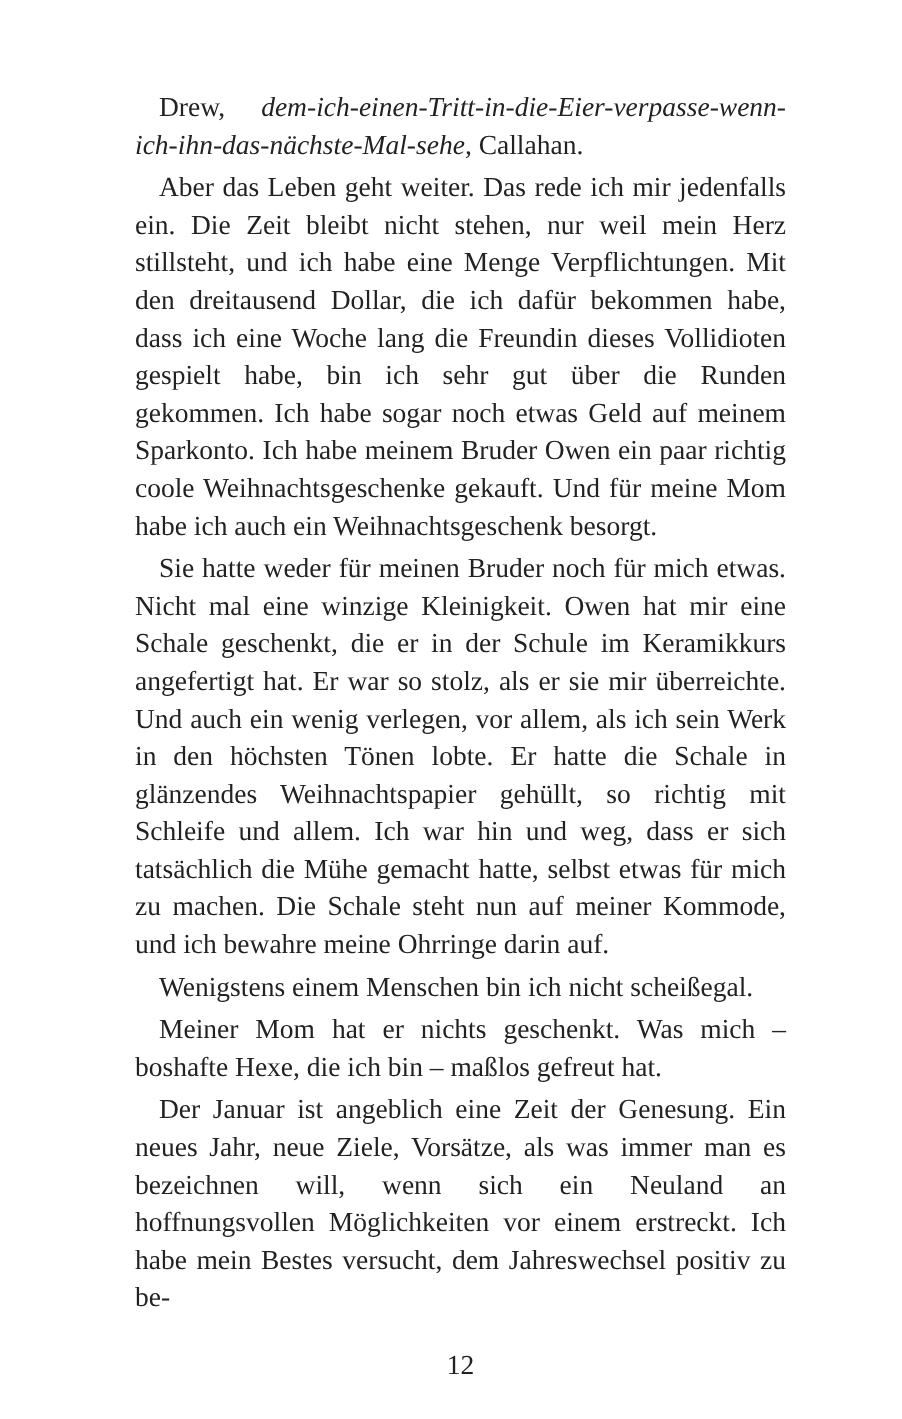Drew, dem-ich-einen-Tritt-in-die-Eier-verpasse-wenn-ich-ihn-das-nächste-Mal-sehe, Callahan.
Aber das Leben geht weiter. Das rede ich mir jedenfalls ein. Die Zeit bleibt nicht stehen, nur weil mein Herz stillsteht, und ich habe eine Menge Verpflichtungen. Mit den dreitausend Dollar, die ich dafür bekommen habe, dass ich eine Woche lang die Freundin dieses Vollidioten gespielt habe, bin ich sehr gut über die Runden gekommen. Ich habe sogar noch etwas Geld auf meinem Sparkonto. Ich habe meinem Bruder Owen ein paar richtig coole Weihnachtsgeschenke gekauft. Und für meine Mom habe ich auch ein Weihnachtsgeschenk besorgt.
Sie hatte weder für meinen Bruder noch für mich etwas. Nicht mal eine winzige Kleinigkeit. Owen hat mir eine Schale geschenkt, die er in der Schule im Keramikkurs angefertigt hat. Er war so stolz, als er sie mir überreichte. Und auch ein wenig verlegen, vor allem, als ich sein Werk in den höchsten Tönen lobte. Er hatte die Schale in glänzendes Weihnachtspapier gehüllt, so richtig mit Schleife und allem. Ich war hin und weg, dass er sich tatsächlich die Mühe gemacht hatte, selbst etwas für mich zu machen. Die Schale steht nun auf meiner Kommode, und ich bewahre meine Ohrringe darin auf.
Wenigstens einem Menschen bin ich nicht scheißegal.
Meiner Mom hat er nichts geschenkt. Was mich – boshafte Hexe, die ich bin – maßlos gefreut hat.
Der Januar ist angeblich eine Zeit der Genesung. Ein neues Jahr, neue Ziele, Vorsätze, als was immer man es bezeichnen will, wenn sich ein Neuland an hoffnungsvollen Möglichkeiten vor einem erstreckt. Ich habe mein Bestes versucht, dem Jahreswechsel positiv zu be-
12